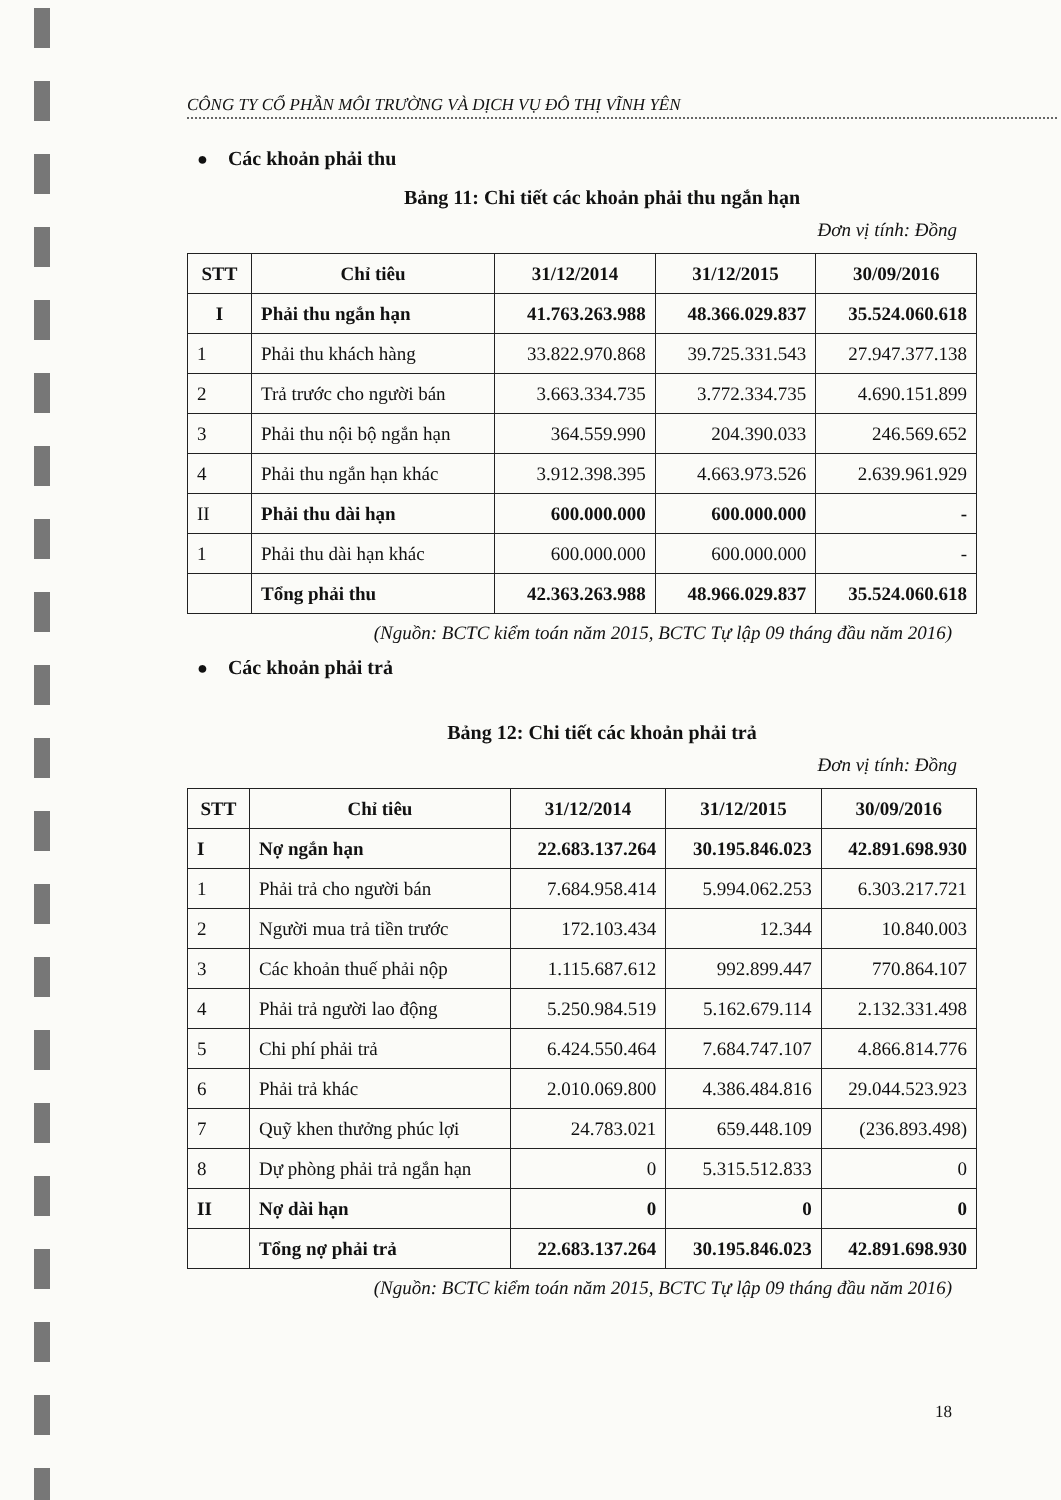CÔNG TY CỔ PHẦN MÔI TRƯỜNG VÀ DỊCH VỤ ĐÔ THỊ VĨNH YÊN
● Các khoản phải thu
Bảng 11: Chi tiết các khoản phải thu ngắn hạn
Đơn vị tính: Đồng
| STT | Chỉ tiêu | 31/12/2014 | 31/12/2015 | 30/09/2016 |
| --- | --- | --- | --- | --- |
| I | Phải thu ngắn hạn | 41.763.263.988 | 48.366.029.837 | 35.524.060.618 |
| 1 | Phải thu khách hàng | 33.822.970.868 | 39.725.331.543 | 27.947.377.138 |
| 2 | Trả trước cho người bán | 3.663.334.735 | 3.772.334.735 | 4.690.151.899 |
| 3 | Phải thu nội bộ ngắn hạn | 364.559.990 | 204.390.033 | 246.569.652 |
| 4 | Phải thu ngắn hạn khác | 3.912.398.395 | 4.663.973.526 | 2.639.961.929 |
| II | Phải thu dài hạn | 600.000.000 | 600.000.000 | - |
| 1 | Phải thu dài hạn khác | 600.000.000 | 600.000.000 | - |
| | Tổng phải thu | 42.363.263.988 | 48.966.029.837 | 35.524.060.618 |
(Nguồn: BCTC kiểm toán năm 2015, BCTC Tự lập 09 tháng đầu năm 2016)
● Các khoản phải trả
Bảng 12: Chi tiết các khoản phải trả
Đơn vị tính: Đồng
| STT | Chỉ tiêu | 31/12/2014 | 31/12/2015 | 30/09/2016 |
| --- | --- | --- | --- | --- |
| I | Nợ ngắn hạn | 22.683.137.264 | 30.195.846.023 | 42.891.698.930 |
| 1 | Phải trả cho người bán | 7.684.958.414 | 5.994.062.253 | 6.303.217.721 |
| 2 | Người mua trả tiền trước | 172.103.434 | 12.344 | 10.840.003 |
| 3 | Các khoản thuế phải nộp | 1.115.687.612 | 992.899.447 | 770.864.107 |
| 4 | Phải trả người lao động | 5.250.984.519 | 5.162.679.114 | 2.132.331.498 |
| 5 | Chi phí phải trả | 6.424.550.464 | 7.684.747.107 | 4.866.814.776 |
| 6 | Phải trả khác | 2.010.069.800 | 4.386.484.816 | 29.044.523.923 |
| 7 | Quỹ khen thưởng phúc lợi | 24.783.021 | 659.448.109 | (236.893.498) |
| 8 | Dự phòng phải trả ngắn hạn | 0 | 5.315.512.833 | 0 |
| II | Nợ dài hạn | 0 | 0 | 0 |
| | Tổng nợ phải trả | 22.683.137.264 | 30.195.846.023 | 42.891.698.930 |
(Nguồn: BCTC kiểm toán năm 2015, BCTC Tự lập 09 tháng đầu năm 2016)
18